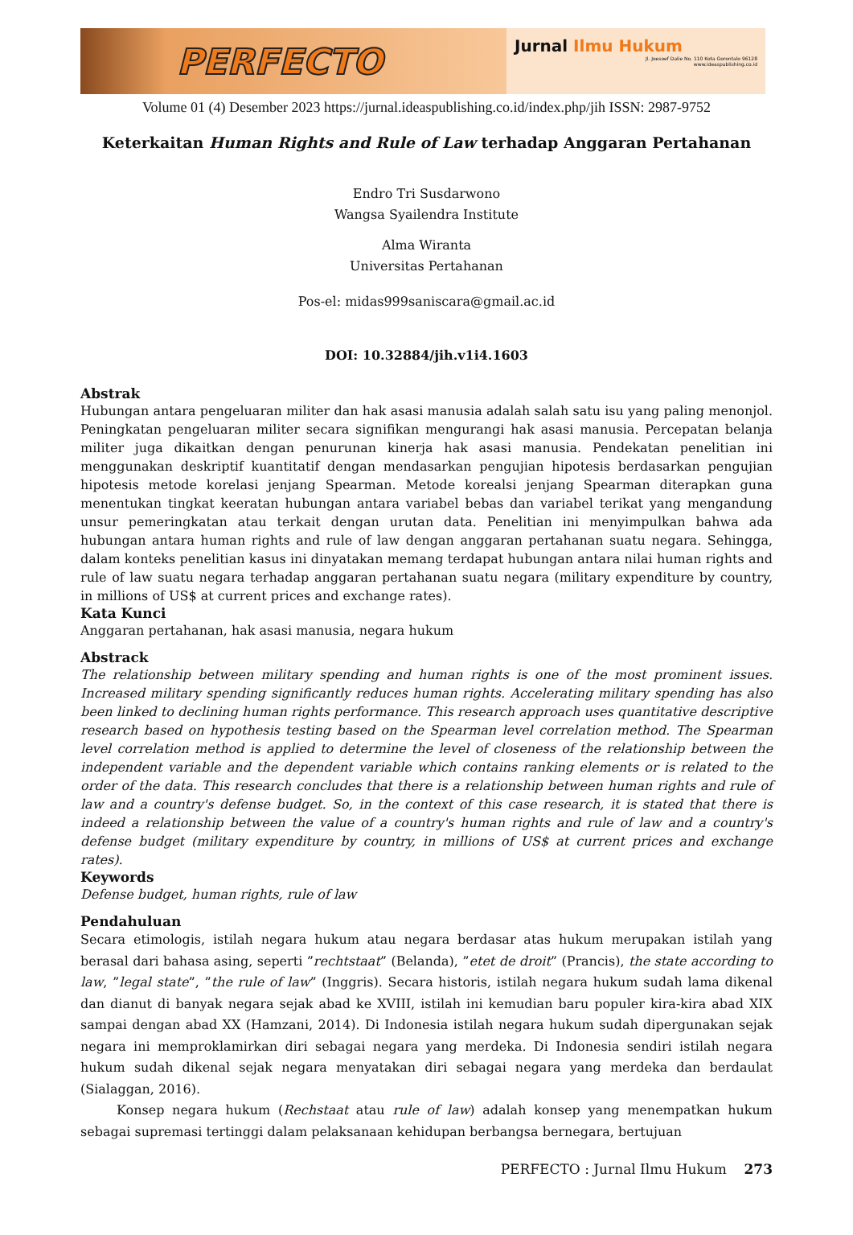PERFECTO
Jurnal Ilmu Hukum
Jl. Joesoef Dalie No. 110 Kota Gorontalo 96128
www.ideaspublishing.co.id
Volume 01 (4) Desember 2023 https://jurnal.ideaspublishing.co.id/index.php/jih ISSN: 2987-9752
Keterkaitan Human Rights and Rule of Law terhadap Anggaran Pertahanan
Endro Tri Susdarwono
Wangsa Syailendra Institute
Alma Wiranta
Universitas Pertahanan
Pos-el: midas999saniscara@gmail.ac.id
DOI: 10.32884/jih.v1i4.1603
Abstrak
Hubungan antara pengeluaran militer dan hak asasi manusia adalah salah satu isu yang paling menonjol. Peningkatan pengeluaran militer secara signifikan mengurangi hak asasi manusia. Percepatan belanja militer juga dikaitkan dengan penurunan kinerja hak asasi manusia. Pendekatan penelitian ini menggunakan deskriptif kuantitatif dengan mendasarkan pengujian hipotesis berdasarkan pengujian hipotesis metode korelasi jenjang Spearman. Metode korealsi jenjang Spearman diterapkan guna menentukan tingkat keeratan hubungan antara variabel bebas dan variabel terikat yang mengandung unsur pemeringkatan atau terkait dengan urutan data. Penelitian ini menyimpulkan bahwa ada hubungan antara human rights and rule of law dengan anggaran pertahanan suatu negara. Sehingga, dalam konteks penelitian kasus ini dinyatakan memang terdapat hubungan antara nilai human rights and rule of law suatu negara terhadap anggaran pertahanan suatu negara (military expenditure by country, in millions of US$ at current prices and exchange rates).
Kata Kunci
Anggaran pertahanan, hak asasi manusia, negara hukum
Abstrack
The relationship between military spending and human rights is one of the most prominent issues. Increased military spending significantly reduces human rights. Accelerating military spending has also been linked to declining human rights performance. This research approach uses quantitative descriptive research based on hypothesis testing based on the Spearman level correlation method. The Spearman level correlation method is applied to determine the level of closeness of the relationship between the independent variable and the dependent variable which contains ranking elements or is related to the order of the data. This research concludes that there is a relationship between human rights and rule of law and a country's defense budget. So, in the context of this case research, it is stated that there is indeed a relationship between the value of a country's human rights and rule of law and a country's defense budget (military expenditure by country, in millions of US$ at current prices and exchange rates).
Keywords
Defense budget, human rights, rule of law
Pendahuluan
Secara etimologis, istilah negara hukum atau negara berdasar atas hukum merupakan istilah yang berasal dari bahasa asing, seperti ”rechtstaat” (Belanda), ”etet de droit” (Prancis), the state according to law, ”legal state”, ”the rule of law” (Inggris). Secara historis, istilah negara hukum sudah lama dikenal dan dianut di banyak negara sejak abad ke XVIII, istilah ini kemudian baru populer kira-kira abad XIX sampai dengan abad XX (Hamzani, 2014). Di Indonesia istilah negara hukum sudah dipergunakan sejak negara ini memproklamirkan diri sebagai negara yang merdeka. Di Indonesia sendiri istilah negara hukum sudah dikenal sejak negara menyatakan diri sebagai negara yang merdeka dan berdaulat (Sialaggan, 2016).
Konsep negara hukum (Rechstaat atau rule of law) adalah konsep yang menempatkan hukum sebagai supremasi tertinggi dalam pelaksanaan kehidupan berbangsa bernegara, bertujuan
PERFECTO : Jurnal Ilmu Hukum 273